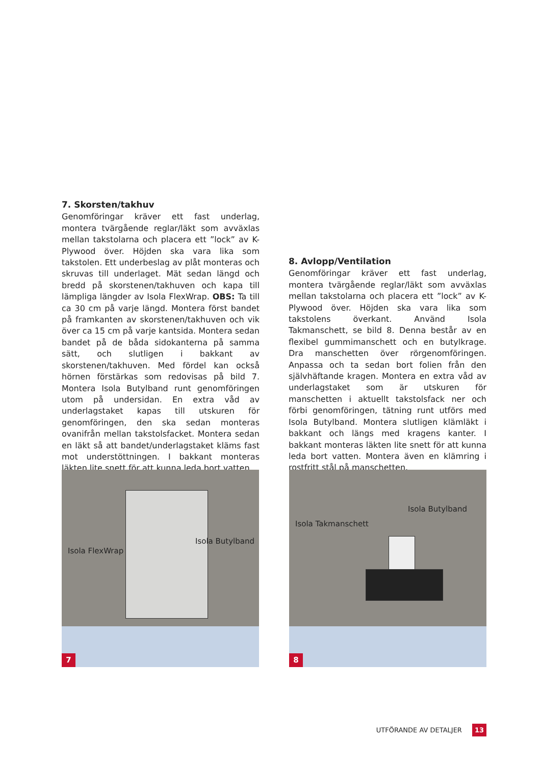7. Skorsten/takhuv
Genomföringar kräver ett fast underlag, montera tvärgående reglar/läkt som avväxlas mellan takstolarna och placera ett ”lock” av K-Plywood över. Höjden ska vara lika som takstolen. Ett underbeslag av plåt monteras och skruvas till underlaget. Mät sedan längd och bredd på skorstenen/takhuven och kapa till lämpliga längder av Isola FlexWrap. OBS: Ta till ca 30 cm på varje längd. Montera först bandet på framkanten av skorstenen/takhuven och vik över ca 15 cm på varje kantsida. Montera sedan bandet på de båda sidokanterna på samma sätt, och slutligen i bakkant av skorstenen/takhuven. Med fördel kan också hörnen förstärkas som redovisas på bild 7. Montera Isola Butylband runt genomföringen utom på undersidan. En extra våd av underlagstaket kapas till utskuren för genomföringen, den ska sedan monteras ovanifrån mellan takstolsfacket. Montera sedan en läkt så att bandet/underlagstaket kläms fast mot understöttningen. I bakkant monteras läkten lite snett för att kunna leda bort vatten.
8. Avlopp/Ventilation
Genomföringar kräver ett fast underlag, montera tvärgående reglar/läkt som avväxlas mellan takstolarna och placera ett ”lock” av K-Plywood över. Höjden ska vara lika som takstolens överkant. Använd Isola Takmanschett, se bild 8. Denna består av en flexibel gummimanschett och en butylkrage. Dra manschetten över rörgenomföringen. Anpassa och ta sedan bort folien från den självhäftande kragen. Montera en extra våd av underlagstaket som är utskuren för manschetten i aktuellt takstolsfack ner och förbi genomföringen, tätning runt utförs med Isola Butylband. Montera slutligen klämläkt i bakkant och längs med kragens kanter. I bakkant monteras läkten lite snett för att kunna leda bort vatten. Montera även en klämring i rostfritt stål på manschetten.
Isola FlexWrap
Isola Butylband
7
Isola Butylband
Isola Takmanschett
8
UTFÖRANDE AV DETALJER 13